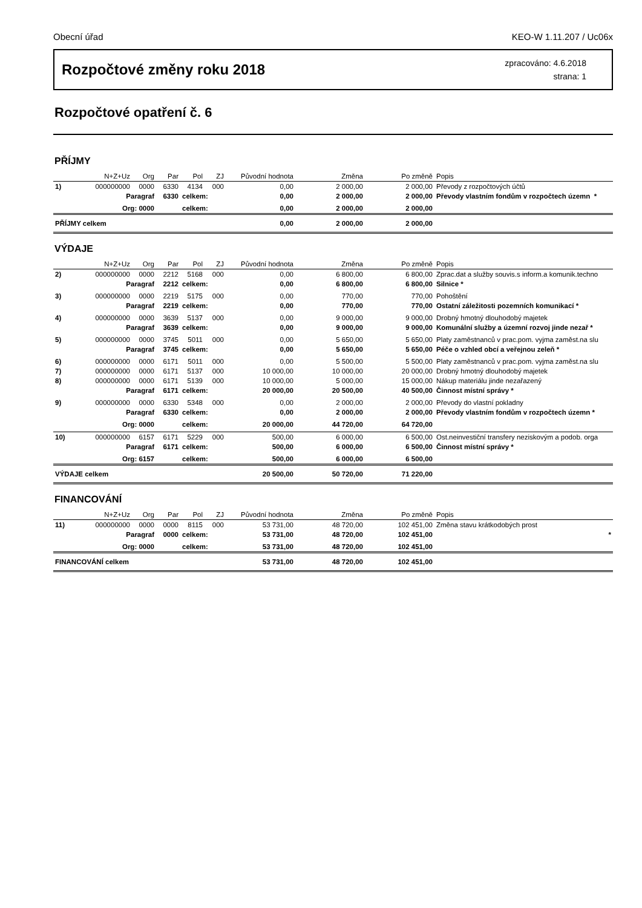Obecní úřad KEO-W 1.11.207 / Uc06x
Rozpočtové změny roku 2018
zpracováno: 4.6.2018
strana: 1
Rozpočtové opatření č. 6
PŘÍJMY
| | N+Z+Uz | Org | Par | Pol | ZJ | Původní hodnota | Změna | Po změně | Popis |
| --- | --- | --- | --- | --- | --- | --- | --- | --- | --- |
| 1) | 000000000 | 0000 | 6330 | 4134 | 000 | 0,00 | 2 000,00 | 2 000,00 | Převody z rozpočtových účtů |
| | Paragraf | | 6330 | celkem: | | 0,00 | 2 000,00 | 2 000,00 | Převody vlastním fondům v rozpočtech územn * |
| | Org: 0000 | | | celkem: | | 0,00 | 2 000,00 | 2 000,00 | |
| PŘÍJMY celkem | | | | | | 0,00 | 2 000,00 | 2 000,00 | |
VÝDAJE
| | N+Z+Uz | Org | Par | Pol | ZJ | Původní hodnota | Změna | Po změně | Popis |
| --- | --- | --- | --- | --- | --- | --- | --- | --- | --- |
| 2) | 000000000 | 0000 | 2212 | 5168 | 000 | 0,00 | 6 800,00 | 6 800,00 | Zprac.dat a služby souvis.s inform.a komunik.techno |
| | Paragraf | | 2212 | celkem: | | 0,00 | 6 800,00 | 6 800,00 | Silnice * |
| 3) | 000000000 | 0000 | 2219 | 5175 | 000 | 0,00 | 770,00 | 770,00 | Pohoštění |
| | Paragraf | | 2219 | celkem: | | 0,00 | 770,00 | 770,00 | Ostatní záležitosti pozemních komunikací * |
| 4) | 000000000 | 0000 | 3639 | 5137 | 000 | 0,00 | 9 000,00 | 9 000,00 | Drobný hmotný dlouhodobý majetek |
| | Paragraf | | 3639 | celkem: | | 0,00 | 9 000,00 | 9 000,00 | Komunální služby a územní rozvoj jinde nezař * |
| 5) | 000000000 | 0000 | 3745 | 5011 | 000 | 0,00 | 5 650,00 | 5 650,00 | Platy zaměstnanců v prac.pom. vyjma zaměst.na slu |
| | Paragraf | | 3745 | celkem: | | 0,00 | 5 650,00 | 5 650,00 | Péče o vzhled obcí a veřejnou zeleň * |
| 6) | 000000000 | 0000 | 6171 | 5011 | 000 | 0,00 | 5 500,00 | 5 500,00 | Platy zaměstnanců v prac.pom. vyjma zaměst.na slu |
| 7) | 000000000 | 0000 | 6171 | 5137 | 000 | 10 000,00 | 10 000,00 | 20 000,00 | Drobný hmotný dlouhodobý majetek |
| 8) | 000000000 | 0000 | 6171 | 5139 | 000 | 10 000,00 | 5 000,00 | 15 000,00 | Nákup materiálu jinde nezařazený |
| | Paragraf | | 6171 | celkem: | | 20 000,00 | 20 500,00 | 40 500,00 | Činnost místní správy * |
| 9) | 000000000 | 0000 | 6330 | 5348 | 000 | 0,00 | 2 000,00 | 2 000,00 | Převody do vlastní pokladny |
| | Paragraf | | 6330 | celkem: | | 0,00 | 2 000,00 | 2 000,00 | Převody vlastním fondům v rozpočtech územn * |
| | Org: 0000 | | | celkem: | | 20 000,00 | 44 720,00 | 64 720,00 | |
| 10) | 000000000 | 6157 | 6171 | 5229 | 000 | 500,00 | 6 000,00 | 6 500,00 | Ost.neinvestiční transfery neziskovým a podob. orga |
| | Paragraf | | 6171 | celkem: | | 500,00 | 6 000,00 | 6 500,00 | Činnost místní správy * |
| | Org: 6157 | | | celkem: | | 500,00 | 6 000,00 | 6 500,00 | |
| VÝDAJE celkem | | | | | | 20 500,00 | 50 720,00 | 71 220,00 | |
FINANCOVÁNÍ
| | N+Z+Uz | Org | Par | Pol | ZJ | Původní hodnota | Změna | Po změně | Popis |
| --- | --- | --- | --- | --- | --- | --- | --- | --- | --- |
| 11) | 000000000 | 0000 | 0000 | 8115 | 000 | 53 731,00 | 48 720,00 | 102 451,00 | Změna stavu krátkodobých prost |
| | Paragraf | | 0000 | celkem: | | 53 731,00 | 48 720,00 | 102 451,00 | * |
| | Org: 0000 | | | celkem: | | 53 731,00 | 48 720,00 | 102 451,00 | |
| FINANCOVÁNÍ celkem | | | | | | 53 731,00 | 48 720,00 | 102 451,00 | |